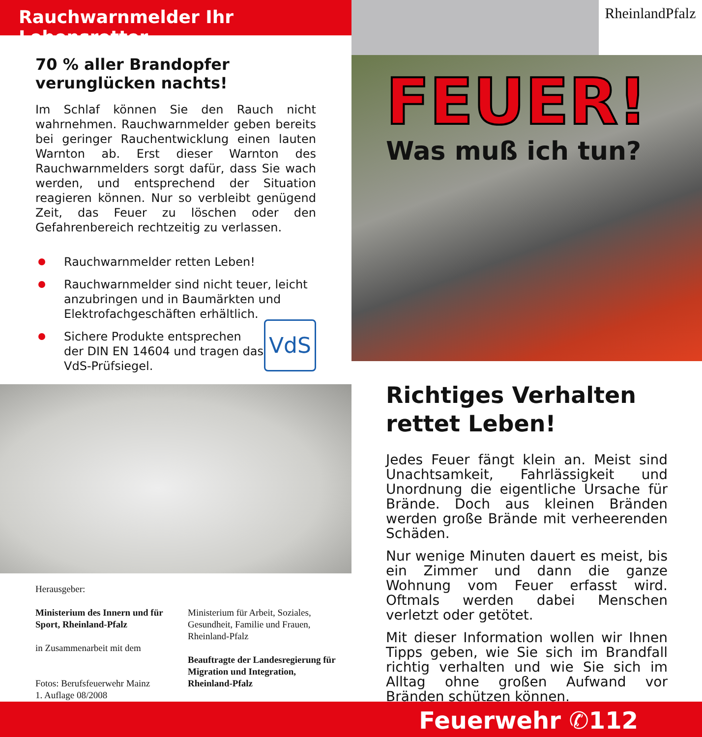Rauchwarnmelder Ihr Lebensretter
70 % aller Brandopfer verunglücken nachts!
Im Schlaf können Sie den Rauch nicht wahrnehmen. Rauchwarnmelder geben bereits bei geringer Rauchentwicklung einen lauten Warnton ab. Erst dieser Warnton des Rauchwarnmelders sorgt dafür, dass Sie wach werden, und entsprechend der Situation reagieren können. Nur so verbleibt genügend Zeit, das Feuer zu löschen oder den Gefahrenbereich rechtzeitig zu verlassen.
Rauchwarnmelder retten Leben!
Rauchwarnmelder sind nicht teuer, leicht anzubringen und in Baumärkten und Elektrofachgeschäften erhältlich.
VdS
Sichere Produkte entsprechen der DIN EN 14604 und tragen das VdS-Prüfsiegel.
Herausgeber:
Ministerium des Innern und für Sport, Rheinland-Pfalz
in Zusammenarbeit mit dem
Fotos: Berufsfeuerwehr Mainz
1. Auflage 08/2008
Ministerium für Arbeit, Soziales, Gesundheit, Familie und Frauen, Rheinland-Pfalz
Beauftragte der Landesregierung für Migration und Integration, Rheinland-Pfalz
RheinlandPfalz
FEUER!
Was muß ich tun?
Richtiges Verhalten rettet Leben!
Jedes Feuer fängt klein an. Meist sind Unachtsamkeit, Fahrlässigkeit und Unordnung die eigentliche Ursache für Brände. Doch aus kleinen Bränden werden große Brände mit verheerenden Schäden.
Nur wenige Minuten dauert es meist, bis ein Zimmer und dann die ganze Wohnung vom Feuer erfasst wird. Oftmals werden dabei Menschen verletzt oder getötet.
Mit dieser Information wollen wir Ihnen Tipps geben, wie Sie sich im Brandfall richtig verhalten und wie Sie sich im Alltag ohne großen Aufwand vor Bränden schützen können.
Feuerwehr ✆112